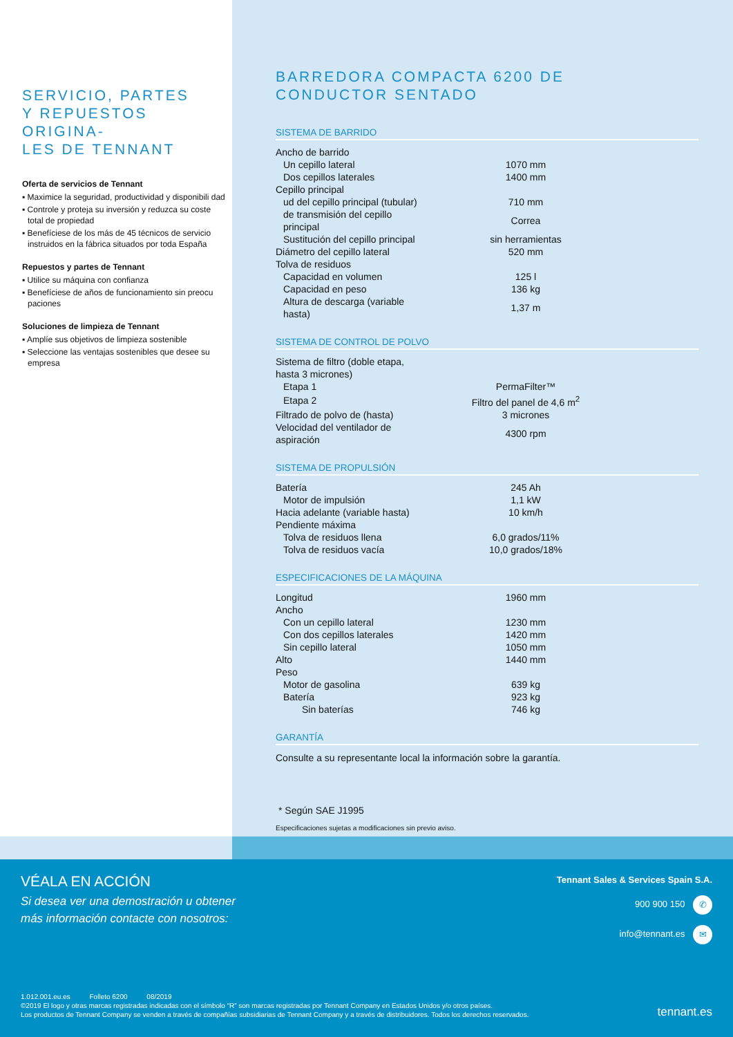SERVICIO, PARTES
Y REPUESTOS ORIGINA-
LES DE TENNANT
Oferta de servicios de Tennant
▪ Maximice la seguridad, productividad y disponibili dad
▪ Controle y proteja su inversión y reduzca su coste total de propiedad
▪ Benefíciese de los más de 45 técnicos de servicio instruidos en la fábrica situados por toda España
Repuestos y partes de Tennant
▪ Utilice su máquina con confianza
▪ Benefíciese de años de funcionamiento sin preocu paciones
Soluciones de limpieza de Tennant
▪ Amplíe sus objetivos de limpieza sostenible
▪ Seleccione las ventajas sostenibles que desee su empresa
BARREDORA COMPACTA 6200 DE
CONDUCTOR SENTADO
SISTEMA DE BARRIDO
| Ancho de barrido | |
| Un cepillo lateral | 1070 mm |
| Dos cepillos laterales | 1400 mm |
| Cepillo principal | |
| ud del cepillo principal (tubular) | 710 mm |
| de transmisión del cepillo principal | Correa |
| Sustitución del cepillo principal | sin herramientas |
| Diámetro del cepillo lateral | 520 mm |
| Tolva de residuos | |
| Capacidad en volumen | 125 l |
| Capacidad en peso | 136 kg |
| Altura de descarga (variable hasta) | 1,37 m |
SISTEMA DE CONTROL DE POLVO
| Sistema de filtro (doble etapa, hasta 3 micrones) | |
| Etapa 1 | PermaFilter™ |
| Etapa 2 | Filtro del panel de 4,6 m<sup>2</sup> |
| Filtrado de polvo de (hasta) | 3 micrones |
| Velocidad del ventilador de aspiración | 4300 rpm |
SISTEMA DE PROPULSIÓN
| Batería | 245 Ah |
| Motor de impulsión | 1,1 kW |
| Hacia adelante (variable hasta) | 10 km/h |
| Pendiente máxima | |
| Tolva de residuos llena | 6,0 grados/11% |
| Tolva de residuos vacía | 10,0 grados/18% |
ESPECIFICACIONES DE LA MÁQUINA
| Longitud | 1960 mm |
| Ancho | |
| Con un cepillo lateral | 1230 mm |
| Con dos cepillos laterales | 1420 mm |
| Sin cepillo lateral | 1050 mm |
| Alto | 1440 mm |
| Peso | |
| Motor de gasolina | 639 kg |
| Batería | 923 kg |
| Sin baterías | 746 kg |
GARANTÍA
Consulte a su representante local la información sobre la garantía.
* Según SAE J1995
Especificaciones sujetas a modificaciones sin previo aviso.
VÉALA EN ACCIÓN
Si desea ver una demostración u obtener
más información contacte con nosotros:
Tennant Sales & Services Spain S.A.
900 900 150 ✆
info@tennant.es ✉
1.012.001.eu.es Folleto 6200 08/2019
©2019 El logo y otras marcas registradas indicadas con el símbolo “R” son marcas registradas por Tennant Company en Estados Unidos y/o otros países.
Los productos de Tennant Company se venden a través de compañías subsidiarias de Tennant Company y a través de distribuidores. Todos los derechos reservados.
tennant.es